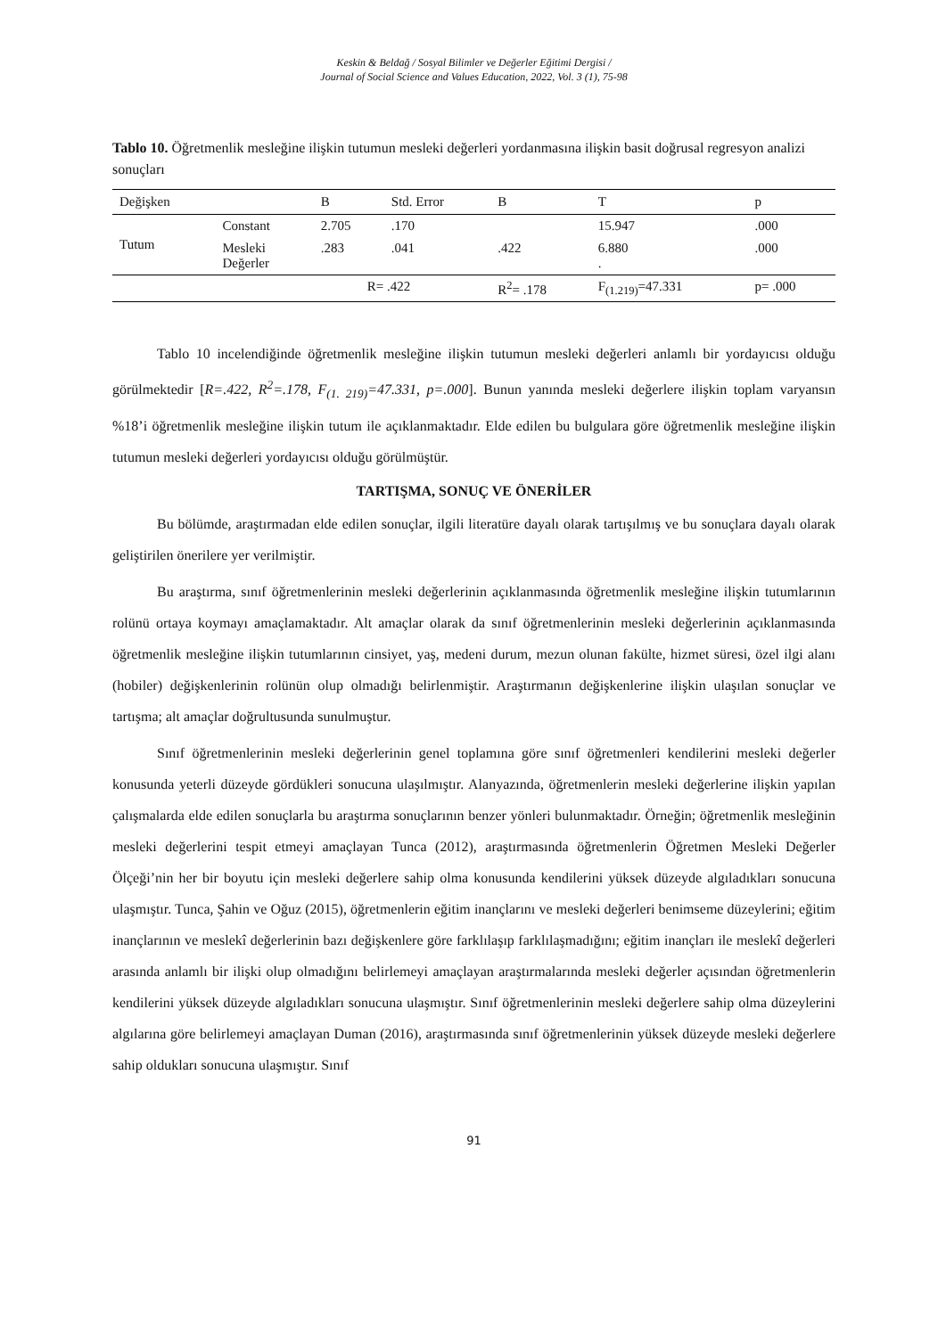Keskin & Beldağ / Sosyal Bilimler ve Değerler Eğitimi Dergisi /
Journal of Social Science and Values Education, 2022, Vol. 3 (1), 75-98
Tablo 10. Öğretmenlik mesleğine ilişkin tutumun mesleki değerleri yordanmasına ilişkin basit doğrusal regresyon analizi sonuçları
| Değişken | | B | Std. Error | Β | T | p |
| --- | --- | --- | --- | --- | --- | --- |
| Tutum | Constant | 2.705 | .170 | | 15.947 | .000 |
| | Mesleki Değerler | .283 | .041 | .422 | 6.880 . | .000 |
| | | R= .422 | | R<sup>2</sup>= .178 | F<sub>(1.219)</sub>=47.331 | p= .000 |
Tablo 10 incelendiğinde öğretmenlik mesleğine ilişkin tutumun mesleki değerleri anlamlı bir yordayıcısı olduğu görülmektedir [R=.422, R<sup>2</sup>=.178, F<sub>(1. 219)</sub>=47.331, p=.000]. Bunun yanında mesleki değerlere ilişkin toplam varyansın %18’i öğretmenlik mesleğine ilişkin tutum ile açıklanmaktadır. Elde edilen bu bulgulara göre öğretmenlik mesleğine ilişkin tutumun mesleki değerleri yordayıcısı olduğu görülmüştür.
TARTIŞMA, SONUÇ VE ÖNERİLER
Bu bölümde, araştırmadan elde edilen sonuçlar, ilgili literatüre dayalı olarak tartışılmış ve bu sonuçlara dayalı olarak geliştirilen önerilere yer verilmiştir.
Bu araştırma, sınıf öğretmenlerinin mesleki değerlerinin açıklanmasında öğretmenlik mesleğine ilişkin tutumlarının rolünü ortaya koymayı amaçlamaktadır. Alt amaçlar olarak da sınıf öğretmenlerinin mesleki değerlerinin açıklanmasında öğretmenlik mesleğine ilişkin tutumlarının cinsiyet, yaş, medeni durum, mezun olunan fakülte, hizmet süresi, özel ilgi alanı (hobiler) değişkenlerinin rolünün olup olmadığı belirlenmiştir. Araştırmanın değişkenlerine ilişkin ulaşılan sonuçlar ve tartışma; alt amaçlar doğrultusunda sunulmuştur.
Sınıf öğretmenlerinin mesleki değerlerinin genel toplamına göre sınıf öğretmenleri kendilerini mesleki değerler konusunda yeterli düzeyde gördükleri sonucuna ulaşılmıştır. Alanyazında, öğretmenlerin mesleki değerlerine ilişkin yapılan çalışmalarda elde edilen sonuçlarla bu araştırma sonuçlarının benzer yönleri bulunmaktadır. Örneğin; öğretmenlik mesleğinin mesleki değerlerini tespit etmeyi amaçlayan Tunca (2012), araştırmasında öğretmenlerin Öğretmen Mesleki Değerler Ölçeği’nin her bir boyutu için mesleki değerlere sahip olma konusunda kendilerini yüksek düzeyde algıladıkları sonucuna ulaşmıştır. Tunca, Şahin ve Oğuz (2015), öğretmenlerin eğitim inançlarını ve mesleki değerleri benimseme düzeylerini; eğitim inançlarının ve meslekî değerlerinin bazı değişkenlere göre farklılaşıp farklılaşmadığını; eğitim inançları ile meslekî değerleri arasında anlamlı bir ilişki olup olmadığını belirlemeyi amaçlayan araştırmalarında mesleki değerler açısından öğretmenlerin kendilerini yüksek düzeyde algıladıkları sonucuna ulaşmıştır. Sınıf öğretmenlerinin mesleki değerlere sahip olma düzeylerini algılarına göre belirlemeyi amaçlayan Duman (2016), araştırmasında sınıf öğretmenlerinin yüksek düzeyde mesleki değerlere sahip oldukları sonucuna ulaşmıştır. Sınıf
91